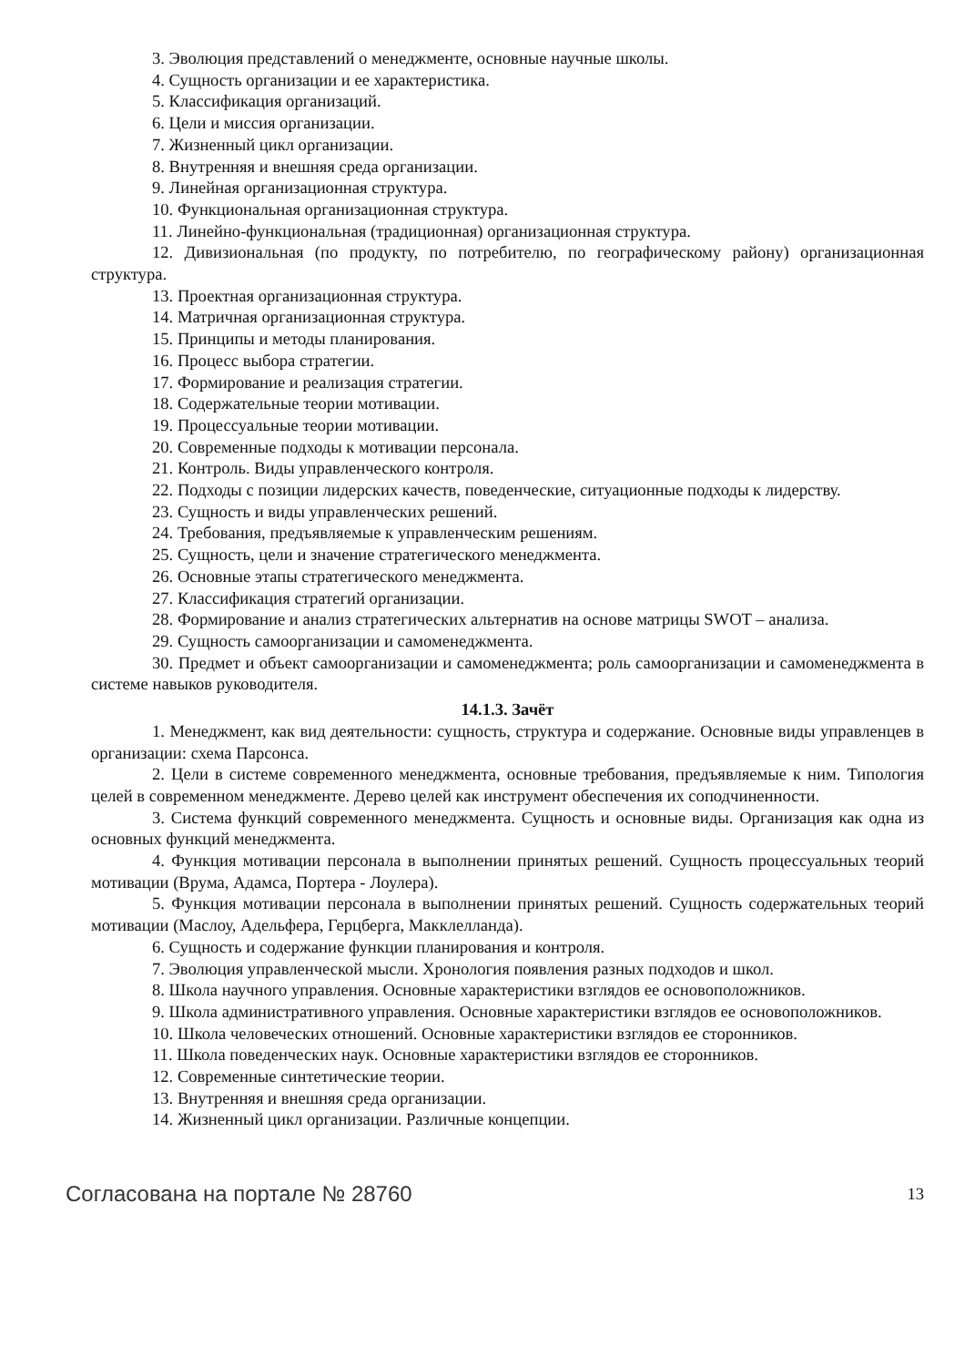3. Эволюция представлений о менеджменте, основные научные школы.
4. Сущность организации и ее характеристика.
5. Классификация организаций.
6. Цели и миссия организации.
7. Жизненный цикл организации.
8. Внутренняя и внешняя среда организации.
9. Линейная организационная структура.
10. Функциональная организационная структура.
11. Линейно-функциональная (традиционная) организационная структура.
12. Дивизиональная (по продукту, по потребителю, по географическому району) организационная структура.
13. Проектная организационная структура.
14. Матричная организационная структура.
15. Принципы и методы планирования.
16. Процесс выбора стратегии.
17. Формирование и реализация стратегии.
18. Содержательные теории мотивации.
19. Процессуальные теории мотивации.
20. Современные подходы к мотивации персонала.
21. Контроль. Виды управленческого контроля.
22. Подходы с позиции лидерских качеств, поведенческие, ситуационные подходы к лидерству.
23. Сущность и виды управленческих решений.
24. Требования, предъявляемые к управленческим решениям.
25. Сущность, цели и значение стратегического менеджмента.
26. Основные этапы стратегического менеджмента.
27. Классификация стратегий организации.
28. Формирование и анализ стратегических альтернатив на основе матрицы SWOT – анализа.
29. Сущность самоорганизации и самоменеджмента.
30. Предмет и объект самоорганизации и самоменеджмента; роль самоорганизации и самоменеджмента в системе навыков руководителя.
14.1.3. Зачёт
1. Менеджмент, как вид деятельности: сущность, структура и содержание. Основные виды управленцев в организации: схема Парсонса.
2. Цели в системе современного менеджмента, основные требования, предъявляемые к ним. Типология целей в современном менеджменте. Дерево целей как инструмент обеспечения их соподчиненности.
3. Система функций современного менеджмента. Сущность и основные виды. Организация как одна из основных функций менеджмента.
4. Функция мотивации персонала в выполнении принятых решений. Сущность процессуальных теорий мотивации (Врума, Адамса, Портера - Лоулера).
5. Функция мотивации персонала в выполнении принятых решений. Сущность содержательных теорий мотивации (Маслоу, Адельфера, Герцберга, Макклелланда).
6. Сущность и содержание функции планирования и контроля.
7. Эволюция управленческой мысли. Хронология появления разных подходов и школ.
8. Школа научного управления. Основные характеристики взглядов ее основоположников.
9. Школа административного управления. Основные характеристики взглядов ее основоположников.
10. Школа человеческих отношений. Основные характеристики взглядов ее сторонников.
11. Школа поведенческих наук. Основные характеристики взглядов ее сторонников.
12. Современные синтетические теории.
13. Внутренняя и внешняя среда организации.
14. Жизненный цикл организации. Различные концепции.
Согласована на портале № 28760 13